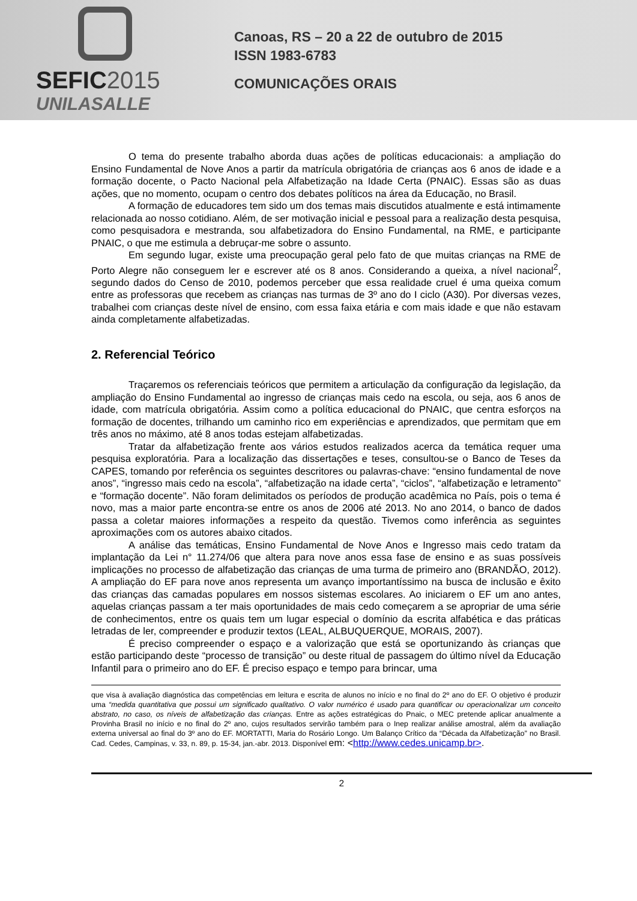SEFIC2015
UNILASALLE
Canoas, RS – 20 a 22 de outubro de 2015
ISSN 1983-6783
COMUNICAÇÕES ORAIS
O tema do presente trabalho aborda duas ações de políticas educacionais: a ampliação do Ensino Fundamental de Nove Anos a partir da matrícula obrigatória de crianças aos 6 anos de idade e a formação docente, o Pacto Nacional pela Alfabetização na Idade Certa (PNAIC). Essas são as duas ações, que no momento, ocupam o centro dos debates políticos na área da Educação, no Brasil.
A formação de educadores tem sido um dos temas mais discutidos atualmente e está intimamente relacionada ao nosso cotidiano. Além, de ser motivação inicial e pessoal para a realização desta pesquisa, como pesquisadora e mestranda, sou alfabetizadora do Ensino Fundamental, na RME, e participante PNAIC, o que me estimula a debruçar-me sobre o assunto.
Em segundo lugar, existe uma preocupação geral pelo fato de que muitas crianças na RME de Porto Alegre não conseguem ler e escrever até os 8 anos. Considerando a queixa, a nível nacional<sup>2</sup>, segundo dados do Censo de 2010, podemos perceber que essa realidade cruel é uma queixa comum entre as professoras que recebem as crianças nas turmas de 3º ano do I ciclo (A30). Por diversas vezes, trabalhei com crianças deste nível de ensino, com essa faixa etária e com mais idade e que não estavam ainda completamente alfabetizadas.
2. Referencial Teórico
Traçaremos os referenciais teóricos que permitem a articulação da configuração da legislação, da ampliação do Ensino Fundamental ao ingresso de crianças mais cedo na escola, ou seja, aos 6 anos de idade, com matrícula obrigatória. Assim como a política educacional do PNAIC, que centra esforços na formação de docentes, trilhando um caminho rico em experiências e aprendizados, que permitam que em três anos no máximo, até 8 anos todas estejam alfabetizadas.
Tratar da alfabetização frente aos vários estudos realizados acerca da temática requer uma pesquisa exploratória. Para a localização das dissertações e teses, consultou-se o Banco de Teses da CAPES, tomando por referência os seguintes descritores ou palavras-chave: “ensino fundamental de nove anos”, “ingresso mais cedo na escola”, “alfabetização na idade certa”, “ciclos”, “alfabetização e letramento” e “formação docente”. Não foram delimitados os períodos de produção acadêmica no País, pois o tema é novo, mas a maior parte encontra-se entre os anos de 2006 até 2013. No ano 2014, o banco de dados passa a coletar maiores informações a respeito da questão. Tivemos como inferência as seguintes aproximações com os autores abaixo citados.
A análise das temáticas, Ensino Fundamental de Nove Anos e Ingresso mais cedo tratam da implantação da Lei n° 11.274/06 que altera para nove anos essa fase de ensino e as suas possíveis implicações no processo de alfabetização das crianças de uma turma de primeiro ano (BRANDÃO, 2012). A ampliação do EF para nove anos representa um avanço importantíssimo na busca de inclusão e êxito das crianças das camadas populares em nossos sistemas escolares. Ao iniciarem o EF um ano antes, aquelas crianças passam a ter mais oportunidades de mais cedo começarem a se apropriar de uma série de conhecimentos, entre os quais tem um lugar especial o domínio da escrita alfabética e das práticas letradas de ler, compreender e produzir textos (LEAL, ALBUQUERQUE, MORAIS, 2007).
É preciso compreender o espaço e a valorização que está se oportunizando às crianças que estão participando deste “processo de transição” ou deste ritual de passagem do último nível da Educação Infantil para o primeiro ano do EF. É preciso espaço e tempo para brincar, uma
que visa à avaliação diagnóstica das competências em leitura e escrita de alunos no início e no final do 2º ano do EF. O objetivo é produzir uma “medida quantitativa que possui um significado qualitativo. O valor numérico é usado para quantificar ou operacionalizar um conceito abstrato, no caso, os níveis de alfabetização das crianças. Entre as ações estratégicas do Pnaic, o MEC pretende aplicar anualmente a Provinha Brasil no início e no final do 2º ano, cujos resultados servirão também para o Inep realizar análise amostral, além da avaliação externa universal ao final do 3º ano do EF. MORTATTI, Maria do Rosário Longo. Um Balanço Crítico da “Década da Alfabetização” no Brasil. Cad. Cedes, Campinas, v. 33, n. 89, p. 15-34, jan.-abr. 2013. Disponível em: <http://www.cedes.unicamp.br>.
2